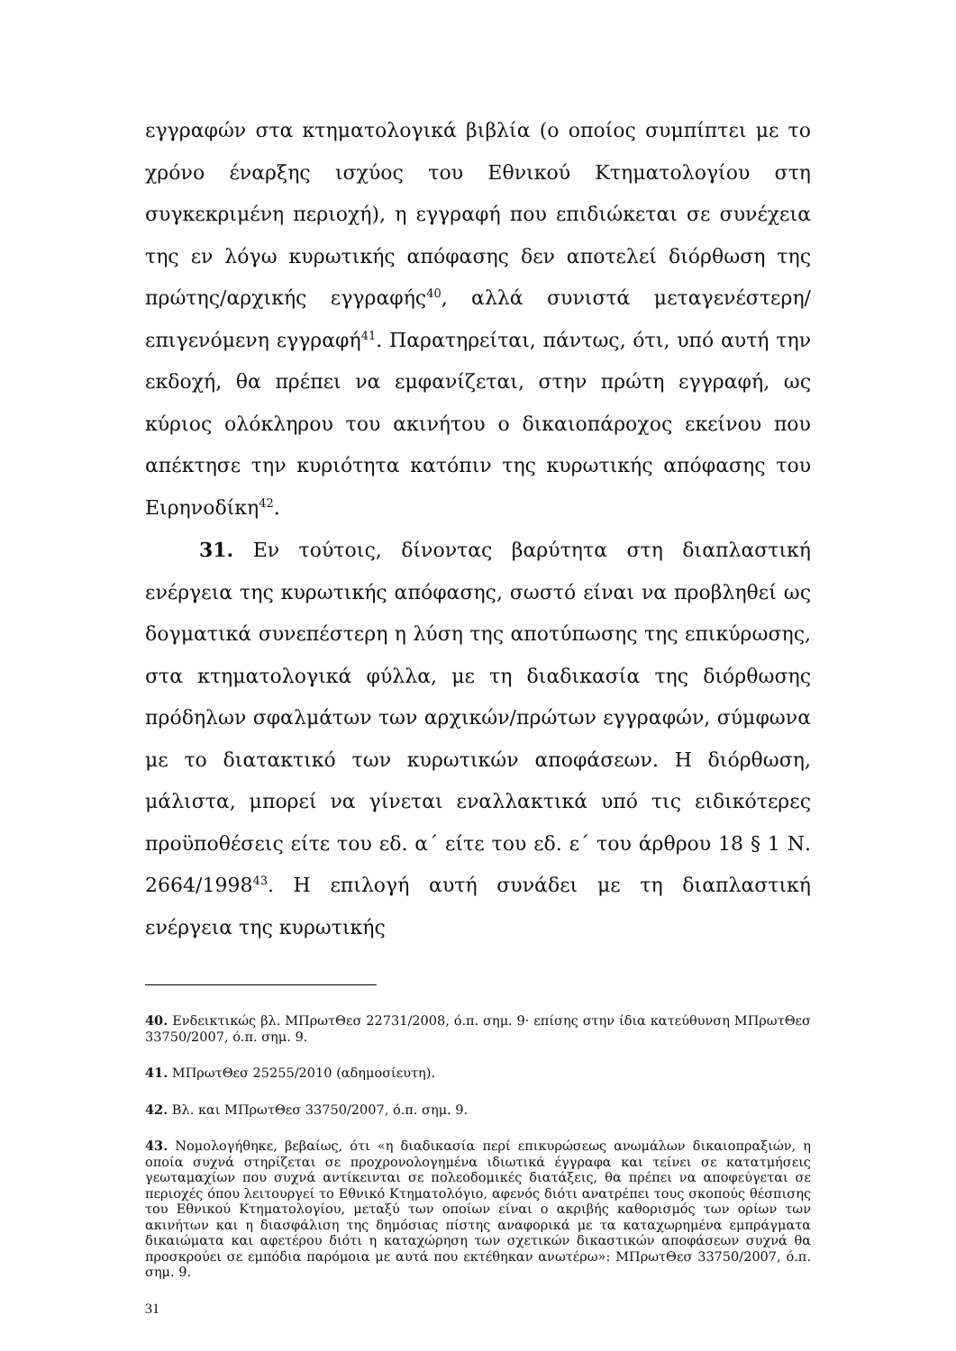εγγραφών στα κτηματολογικά βιβλία (ο οποίος συμπίπτει με το χρόνο έναρξης ισχύος του Εθνικού Κτηματολογίου στη συγκεκριμένη περιοχή), η εγγραφή που επιδιώκεται σε συνέχεια της εν λόγω κυρωτικής απόφασης δεν αποτελεί διόρθωση της πρώτης/αρχικής εγγραφής<sup>40</sup>, αλλά συνιστά μεταγενέστερη/επιγενόμενη εγγραφή<sup>41</sup>. Παρατηρείται, πάντως, ότι, υπό αυτή την εκδοχή, θα πρέπει να εμφανίζεται, στην πρώτη εγγραφή, ως κύριος ολόκληρου του ακινήτου ο δικαιοπάροχος εκείνου που απέκτησε την κυριότητα κατόπιν της κυρωτικής απόφασης του Ειρηνοδίκη<sup>42</sup>.
31. Εν τούτοις, δίνοντας βαρύτητα στη διαπλαστική ενέργεια της κυρωτικής απόφασης, σωστό είναι να προβληθεί ως δογματικά συνεπέστερη η λύση της αποτύπωσης της επικύρωσης, στα κτηματολογικά φύλλα, με τη διαδικασία της διόρθωσης πρόδηλων σφαλμάτων των αρχικών/πρώτων εγγραφών, σύμφωνα με το διατακτικό των κυρωτικών αποφάσεων. Η διόρθωση, μάλιστα, μπορεί να γίνεται εναλλακτικά υπό τις ειδικότερες προϋποθέσεις είτε του εδ. α΄ είτε του εδ. ε΄ του άρθρου 18 § 1 Ν. 2664/1998<sup>43</sup>. Η επιλογή αυτή συνάδει με τη διαπλαστική ενέργεια της κυρωτικής
40. Ενδεικτικώς βλ. ΜΠρωτΘεσ 22731/2008, ό.π. σημ. 9· επίσης στην ίδια κατεύθυνση ΜΠρωτΘεσ 33750/2007, ό.π. σημ. 9.
41. ΜΠρωτΘεσ 25255/2010 (αδημοσίευτη).
42. Βλ. και ΜΠρωτΘεσ 33750/2007, ό.π. σημ. 9.
43. Νομολογήθηκε, βεβαίως, ότι «η διαδικασία περί επικυρώσεως ανωμάλων δικαιοπραξιών, η οποία συχνά στηρίζεται σε προχρονολογημένα ιδιωτικά έγγραφα και τείνει σε κατατμήσεις γεωταμαχίων που συχνά αντίκεινται σε πολεοδομικές διατάξεις, θα πρέπει να αποφεύγεται σε περιοχές όπου λειτουργεί το Εθνικό Κτηματολόγιο, αφενός διότι ανατρέπει τους σκοπούς θέσπισης του Εθνικού Κτηματολογίου, μεταξύ των οποίων είναι ο ακριβής καθορισμός των ορίων των ακινήτων και η διασφάλιση της δημόσιας πίστης αναφορικά με τα καταχωρημένα εμπράγματα δικαιώματα και αφετέρου διότι η καταχώρηση των σχετικών δικαστικών αποφάσεων συχνά θα προσκρούει σε εμπόδια παρόμοια με αυτά που εκτέθηκαν ανωτέρω»: ΜΠρωτΘεσ 33750/2007, ό.π. σημ. 9.
31